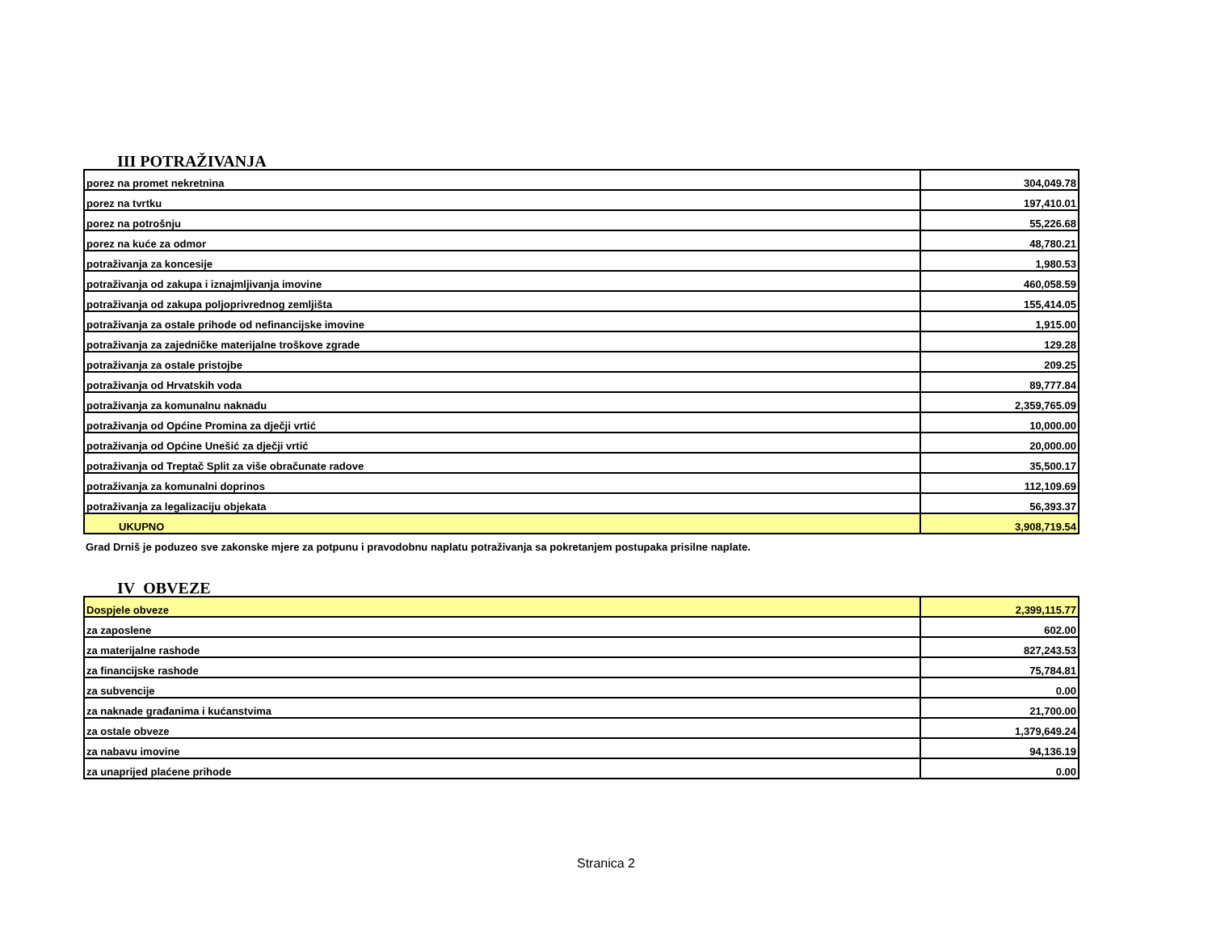III POTRAŽIVANJA
| porez na promet nekretnina | 304,049.78 |
| porez na tvrtku | 197,410.01 |
| porez na potrošnju | 55,226.68 |
| porez na kuće za odmor | 48,780.21 |
| potraživanja za koncesije | 1,980.53 |
| potraživanja od zakupa i iznajmljivanja imovine | 460,058.59 |
| potraživanja od zakupa poljoprivrednog zemljišta | 155,414.05 |
| potraživanja za ostale prihode od nefinancijske imovine | 1,915.00 |
| potraživanja za zajedničke materijalne troškove zgrade | 129.28 |
| potraživanja za ostale pristojbe | 209.25 |
| potraživanja od Hrvatskih voda | 89,777.84 |
| potraživanja za komunalnu naknadu | 2,359,765.09 |
| potraživanja od Općine Promina za dječji vrtić | 10,000.00 |
| potraživanja od Općine Unešić za dječji vrtić | 20,000.00 |
| potraživanja od Treptač Split za više obračunate radove | 35,500.17 |
| potraživanja za komunalni doprinos | 112,109.69 |
| potraživanja za legalizaciju objekata | 56,393.37 |
| UKUPNO | 3,908,719.54 |
Grad Drniš je poduzeo sve zakonske mjere za potpunu i pravodobnu naplatu potraživanja sa pokretanjem postupaka prisilne naplate.
IV OBVEZE
| Dospjele obveze | 2,399,115.77 |
| za zaposlene | 602.00 |
| za materijalne rashode | 827,243.53 |
| za financijske rashode | 75,784.81 |
| za subvencije | 0.00 |
| za naknade građanima i kućanstvima | 21,700.00 |
| za ostale obveze | 1,379,649.24 |
| za nabavu imovine | 94,136.19 |
| za unaprijed plaćene prihode | 0.00 |
Stranica 2